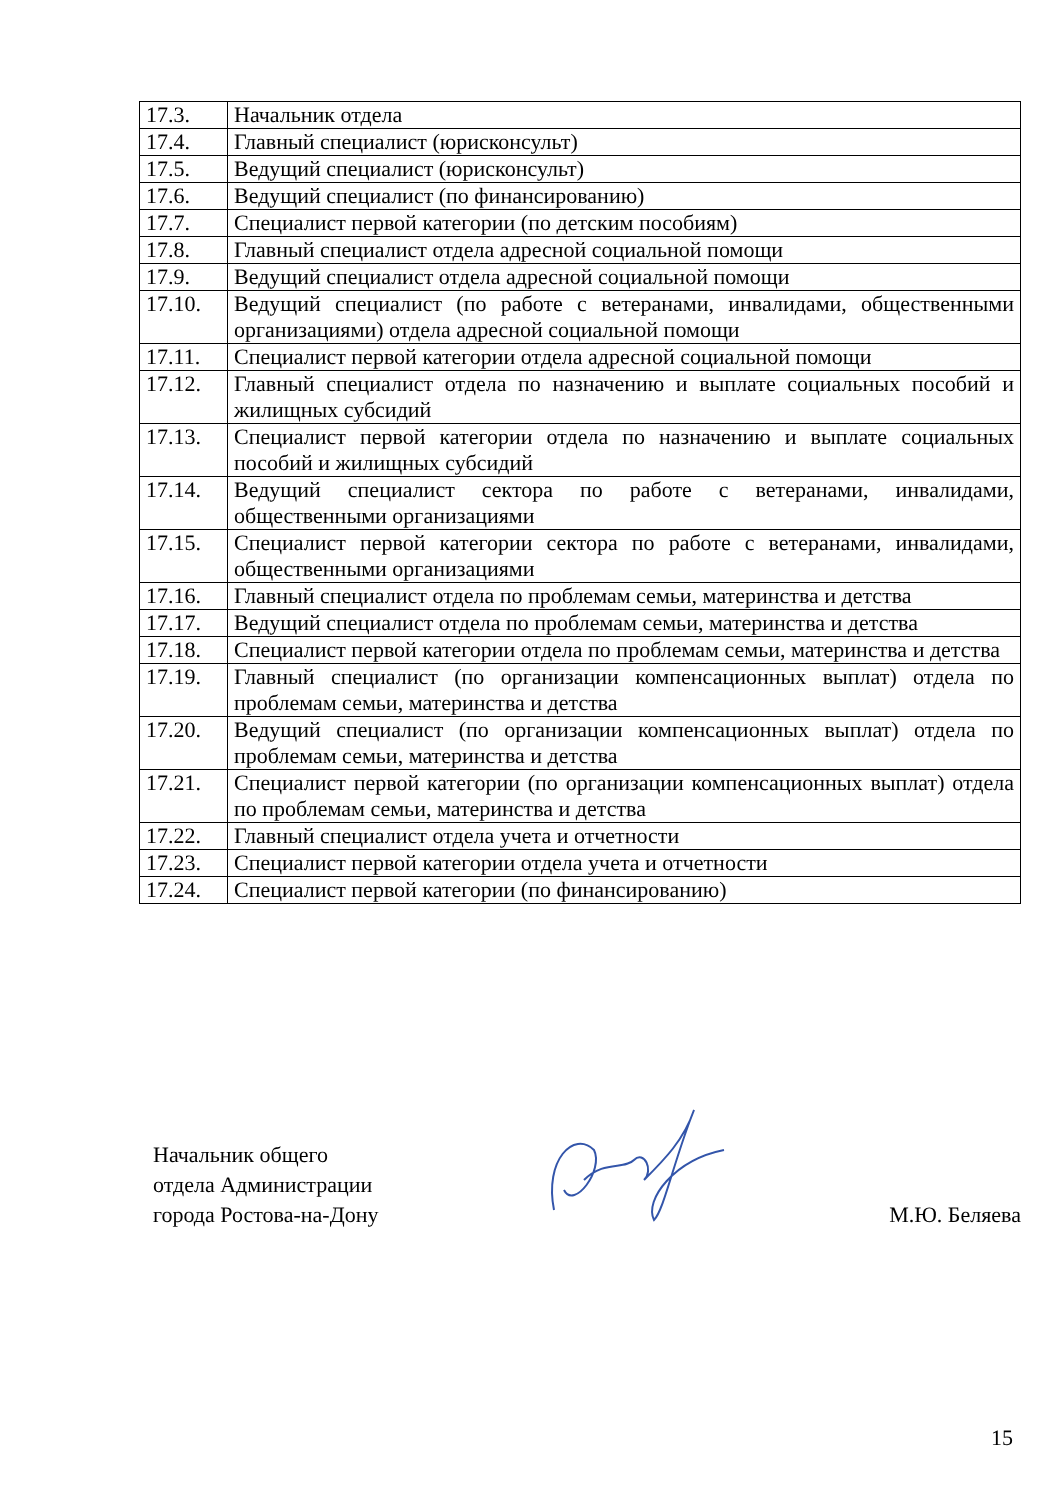| 17.3. | Начальник отдела |
| 17.4. | Главный специалист (юрисконсульт) |
| 17.5. | Ведущий специалист (юрисконсульт) |
| 17.6. | Ведущий специалист (по финансированию) |
| 17.7. | Специалист первой категории (по детским пособиям) |
| 17.8. | Главный специалист отдела адресной социальной помощи |
| 17.9. | Ведущий специалист отдела адресной социальной помощи |
| 17.10. | Ведущий специалист (по работе с ветеранами, инвалидами, общественными организациями) отдела адресной социальной помощи |
| 17.11. | Специалист первой категории отдела адресной социальной помощи |
| 17.12. | Главный специалист отдела по назначению и выплате социальных пособий и жилищных субсидий |
| 17.13. | Специалист первой категории отдела по назначению и выплате социальных пособий и жилищных субсидий |
| 17.14. | Ведущий специалист сектора по работе с ветеранами, инвалидами, общественными организациями |
| 17.15. | Специалист первой категории сектора по работе с ветеранами, инвалидами, общественными организациями |
| 17.16. | Главный специалист отдела по проблемам семьи, материнства и детства |
| 17.17. | Ведущий специалист отдела по проблемам семьи, материнства и детства |
| 17.18. | Специалист первой категории отдела по проблемам семьи, материнства и детства |
| 17.19. | Главный специалист (по организации компенсационных выплат) отдела по проблемам семьи, материнства и детства |
| 17.20. | Ведущий специалист (по организации компенсационных выплат) отдела по проблемам семьи, материнства и детства |
| 17.21. | Специалист первой категории (по организации компенсационных выплат) отдела по проблемам семьи, материнства и детства |
| 17.22. | Главный специалист отдела учета и отчетности |
| 17.23. | Специалист первой категории отдела учета и отчетности |
| 17.24. | Специалист первой категории (по финансированию) |
Начальник общего
отдела Администрации
города Ростова-на-Дону
М.Ю. Беляева
15